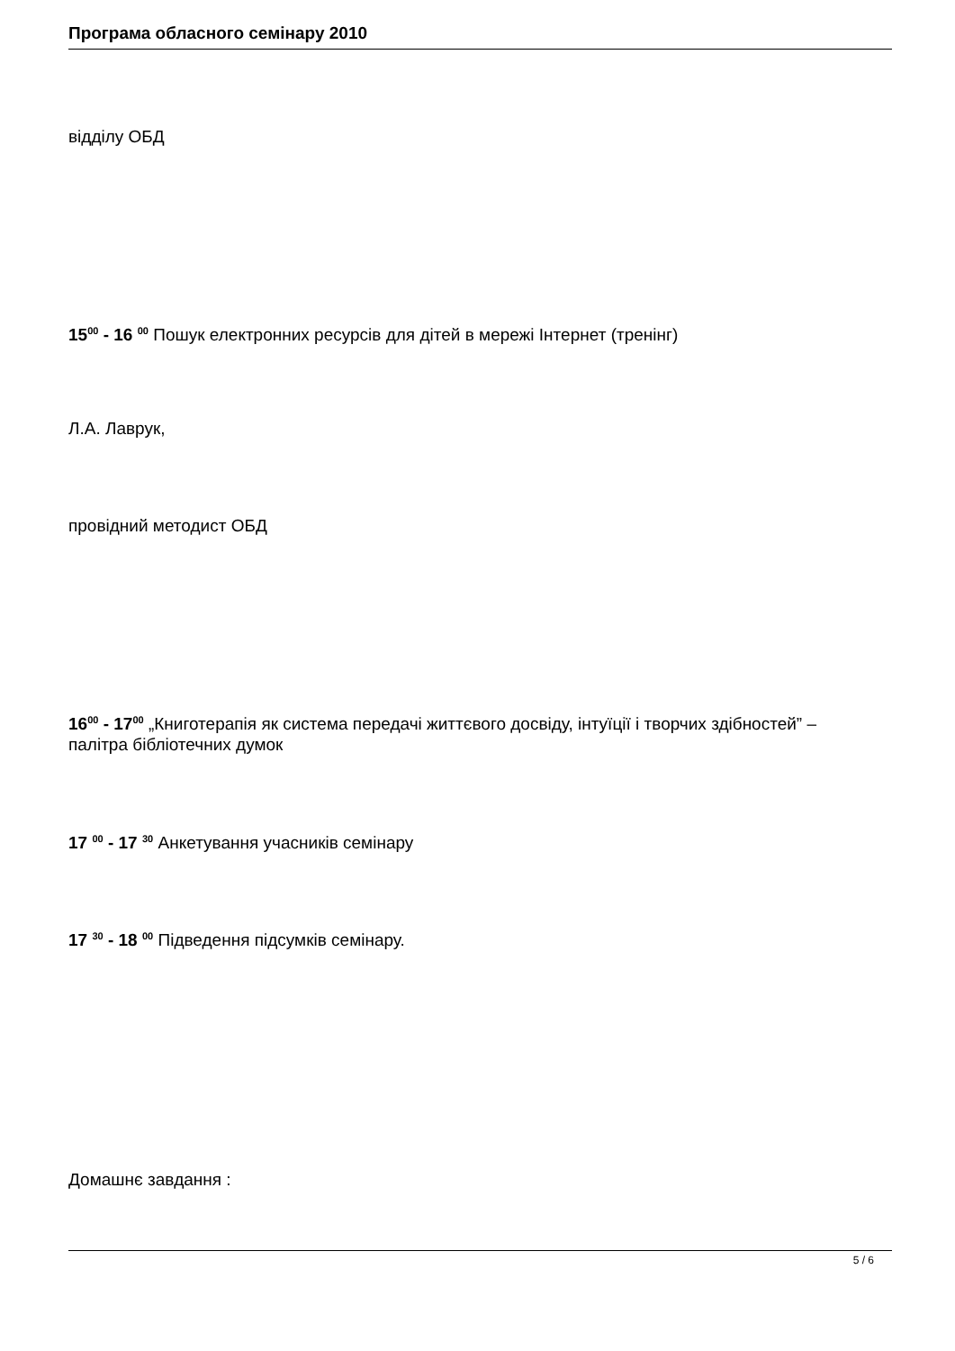Програма обласного семінару 2010
відділу ОБД
15<sup>00</sup> - 16 <sup>00</sup> Пошук електронних ресурсів для дітей в мережі Інтернет (тренінг)
Л.А. Лаврук,
провідний методист ОБД
16<sup>00</sup> - 17<sup>00</sup> „Книготерапія як система передачі життєвого досвіду, інтуїції і творчих здібностей” – палітра бібліотечних думок
17 <sup>00</sup> - 17 <sup>30</sup> Анкетування учасників семінару
17 <sup>30</sup> - 18 <sup>00</sup> Підведення підсумків семінару.
Домашнє завдання :
5 / 6